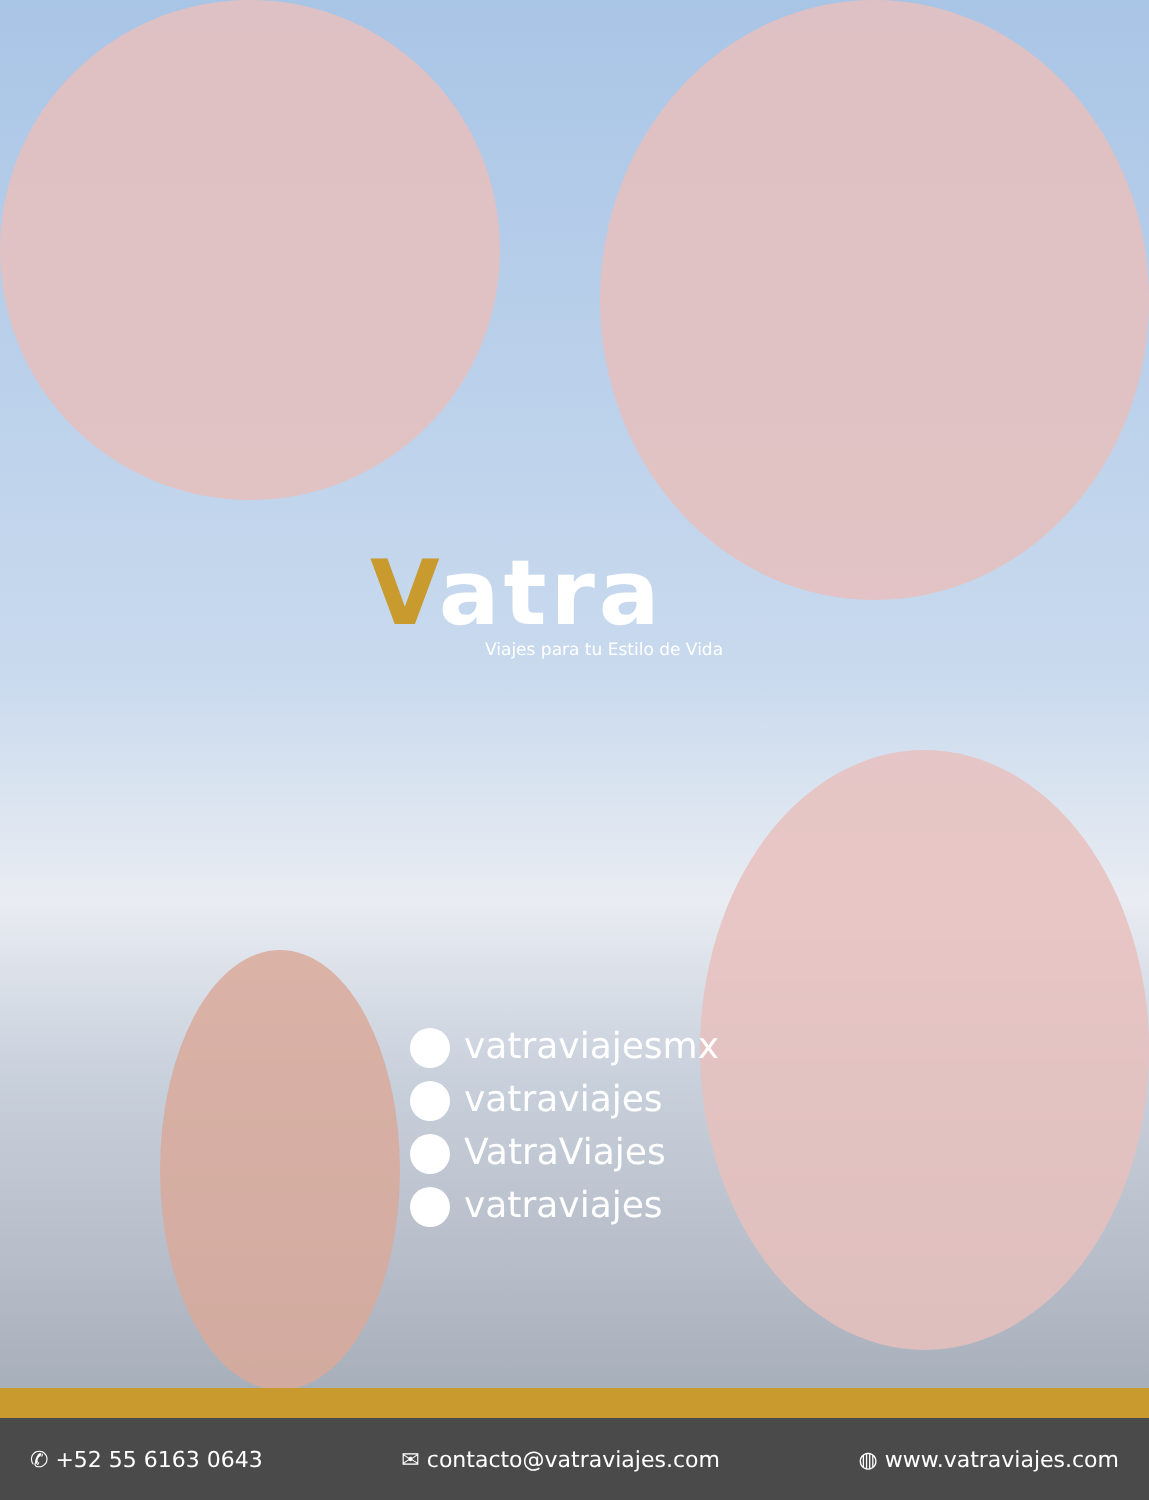Vatra
Viajes para tu Estilo de Vida
vatraviajesmx
vatraviajes
VatraViajes
vatraviajes
✆ +52 55 6163 0643 ✉ contacto@vatraviajes.com ◍ www.vatraviajes.com